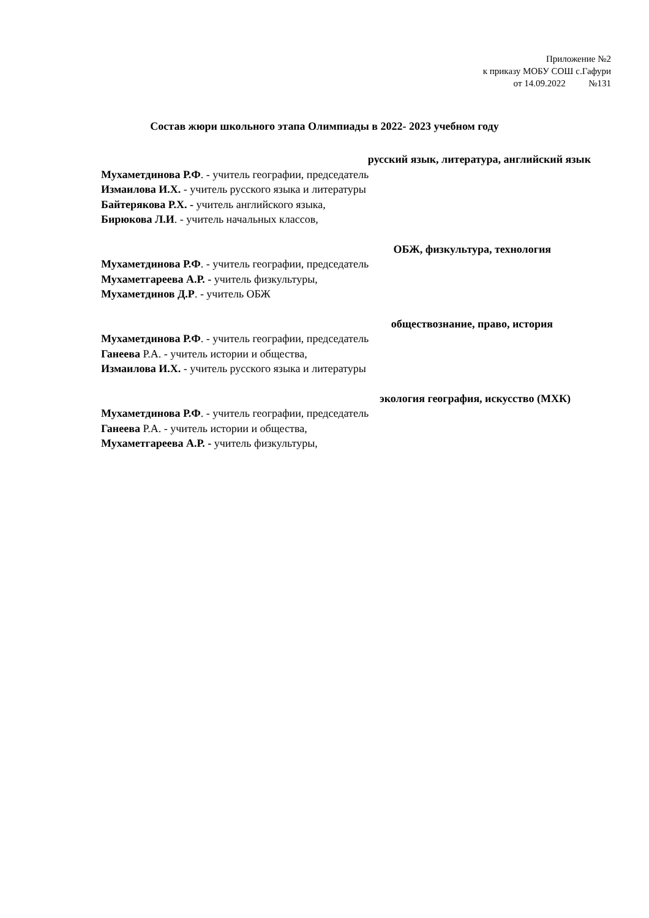Приложение №2
к приказу МОБУ СОШ с.Гафури
от 14.09.2022 №131
Состав жюри школьного этапа Олимпиады в 2022- 2023 учебном году
русский язык, литература, английский язык
Мухаметдинова Р.Ф. - учитель географии, председатель
Измаилова И.Х. - учитель русского языка и литературы
Байтерякова Р.Х. - учитель английского языка,
Бирюкова Л.И. - учитель начальных классов,
ОБЖ, физкультура, технология
Мухаметдинова Р.Ф. - учитель географии, председатель
Мухаметгареева А.Р. - учитель физкультуры,
Мухаметдинов Д.Р. - учитель ОБЖ
обществознание, право, история
Мухаметдинова Р.Ф. - учитель географии, председатель
Ганеева Р.А. - учитель истории и общества,
Измаилова И.Х. - учитель русского языка и литературы
экология география, искусство (МХК)
Мухаметдинова Р.Ф. - учитель географии, председатель
Ганеева Р.А. - учитель истории и общества,
Мухаметгареева А.Р. - учитель физкультуры,